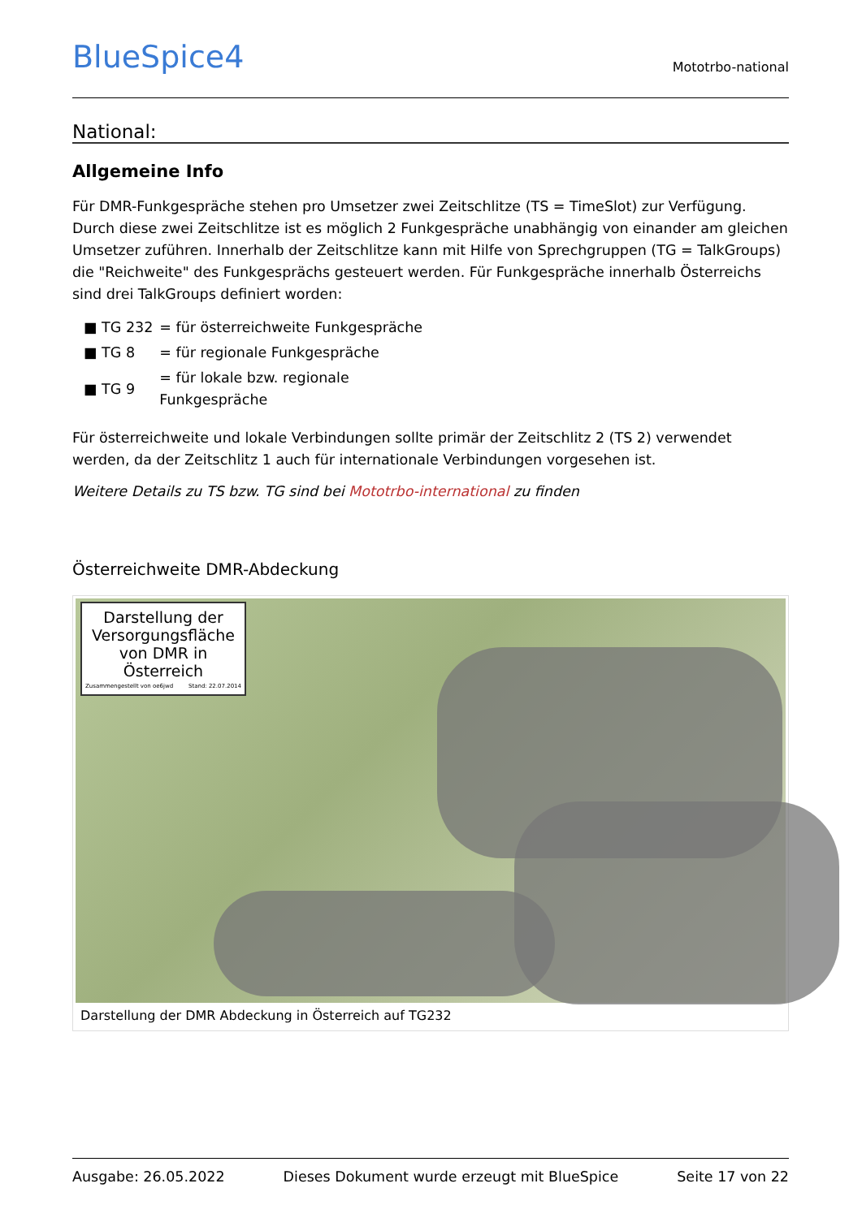BlueSpice4
Mototrbo-national
National:
Allgemeine Info
Für DMR-Funkgespräche stehen pro Umsetzer zwei Zeitschlitze (TS = TimeSlot) zur Verfügung. Durch diese zwei Zeitschlitze ist es möglich 2 Funkgespräche unabhängig von einander am gleichen Umsetzer zuführen. Innerhalb der Zeitschlitze kann mit Hilfe von Sprechgruppen (TG = TalkGroups) die "Reichweite" des Funkgesprächs gesteuert werden. Für Funkgespräche innerhalb Österreichs sind drei TalkGroups definiert worden:
| ■ TG 232 | = für österreichweite Funkgespräche |
| ■ TG 8 | = für regionale Funkgespräche |
| ■ TG 9 | = für lokale bzw. regionale Funkgespräche |
Für österreichweite und lokale Verbindungen sollte primär der Zeitschlitz 2 (TS 2) verwendet werden, da der Zeitschlitz 1 auch für internationale Verbindungen vorgesehen ist.
Weitere Details zu TS bzw. TG sind bei Mototrbo-international zu finden
Österreichweite DMR-Abdeckung
Darstellung der Versorgungsfläche von DMR in Österreich
Zusammengestellt von oe6jwd Stand: 22.07.2014
Darstellung der DMR Abdeckung in Österreich auf TG232
Ausgabe: 26.05.2022 Dieses Dokument wurde erzeugt mit BlueSpice Seite 17 von 22